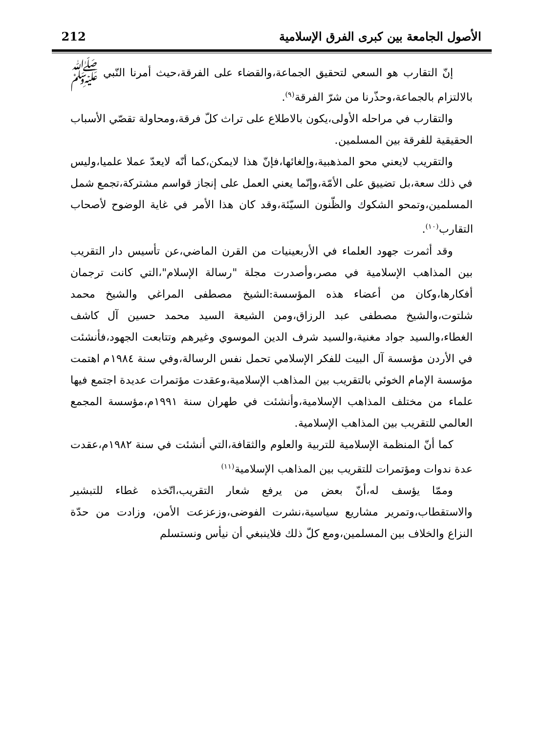الأصول الجامعة بين كبرى الفرق الإسلامية 212
إنّ التقارب هو السعي لتحقيق الجماعة،والقضاء على الفرقة،حيث أمرنا النّبي ﷺ بالالتزام بالجماعة،وحذّرنا من شرّ الفرقة<sup>(٩)</sup>.
والتقارب في مراحله الأولى،يكون بالاطلاع على تراث كلّ فرقة،ومحاولة تقصّي الأسباب الحقيقية للفرقة بين المسلمين.
والتقريب لايعني محو المذهبية،وإلغائها،فإنّ هذا لايمكن،كما أنّه لايعدّ عملا علميا،وليس في ذلك سعة،بل تضييق على الأمّة،وإنّما يعني العمل على إنجاز قواسم مشتركة،تجمع شمل المسلمين،وتمحو الشكوك والظّنون السيّئة،وقد كان هذا الأمر في غاية الوضوح لأصحاب التقارب<sup>(١٠)</sup>.
وقد أثمرت جهود العلماء في الأربعينيات من القرن الماضي،عن تأسيس دار التقريب بين المذاهب الإسلامية في مصر،وأصدرت مجلة "رسالة الإسلام"،التي كانت ترجمان أفكارها،وكان من أعضاء هذه المؤسسة:الشيخ مصطفى المراغي والشيخ محمد شلتوت،والشيخ مصطفى عبد الرزاق،ومن الشيعة السيد محمد حسين آل كاشف الغطاء،والسيد جواد مغنية،والسيد شرف الدين الموسوي وغيرهم وتتابعت الجهود،فأنشئت في الأردن مؤسسة آل البيت للفكر الإسلامي تحمل نفس الرسالة،وفي سنة ١٩٨٤م اهتمت مؤسسة الإمام الخوئي بالتقريب بين المذاهب الإسلامية،وعقدت مؤتمرات عديدة اجتمع فيها علماء من مختلف المذاهب الإسلامية،وأنشئت في طهران سنة ١٩٩١م،مؤسسة المجمع العالمي للتقريب بين المذاهب الإسلامية.
كما أنّ المنظمة الإسلامية للتربية والعلوم والثقافة،التي أنشئت في سنة ١٩٨٢م،عقدت عدة ندوات ومؤتمرات للتقريب بين المذاهب الإسلامية<sup>(١١)</sup>
وممّا يؤسف له،أنّ بعض من يرفع شعار التقريب،اتّخذه غطاء للتبشير والاستقطاب،وتمرير مشاريع سياسية،نشرت الفوضى،وزعزعت الأمن، وزادت من حدّة النزاع والخلاف بين المسلمين،ومع كلّ ذلك فلاينبغي أن نيأس ونستسلم